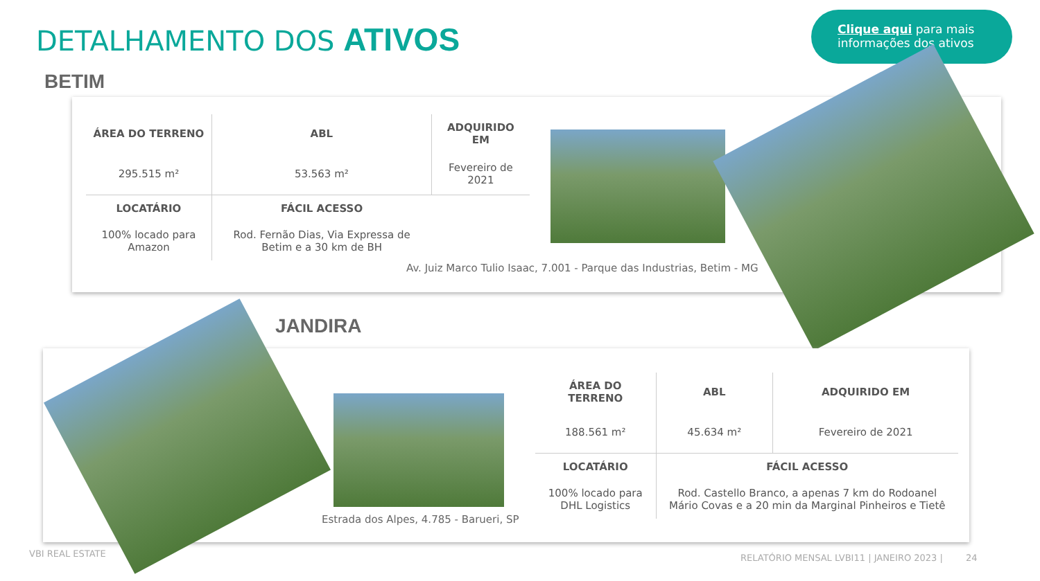DETALHAMENTO DOS ATIVOS
Clique aqui para mais informações dos ativos
BETIM
| ÁREA DO TERRENO | ABL | ADQUIRIDO EM |
| --- | --- | --- |
| 295.515 m² | 53.563 m² | Fevereiro de 2021 |
| LOCATÁRIO | FÁCIL ACESSO | |
| 100% locado para Amazon | Rod. Fernão Dias, Via Expressa de Betim e a 30 km de BH | |
Av. Juiz Marco Tulio Isaac, 7.001 - Parque das Industrias, Betim - MG
JANDIRA
Estrada dos Alpes, 4.785 - Barueri, SP
| ÁREA DO TERRENO | ABL | ADQUIRIDO EM |
| --- | --- | --- |
| 188.561 m² | 45.634 m² | Fevereiro de 2021 |
| LOCATÁRIO | FÁCIL ACESSO | |
| 100% locado para DHL Logistics | Rod. Castello Branco, a apenas 7 km do Rodoanel Mário Covas e a 20 min da Marginal Pinheiros e Tietê | |
VBI REAL ESTATE
RELATÓRIO MENSAL LVBI11 | JANEIRO 2023 | 24